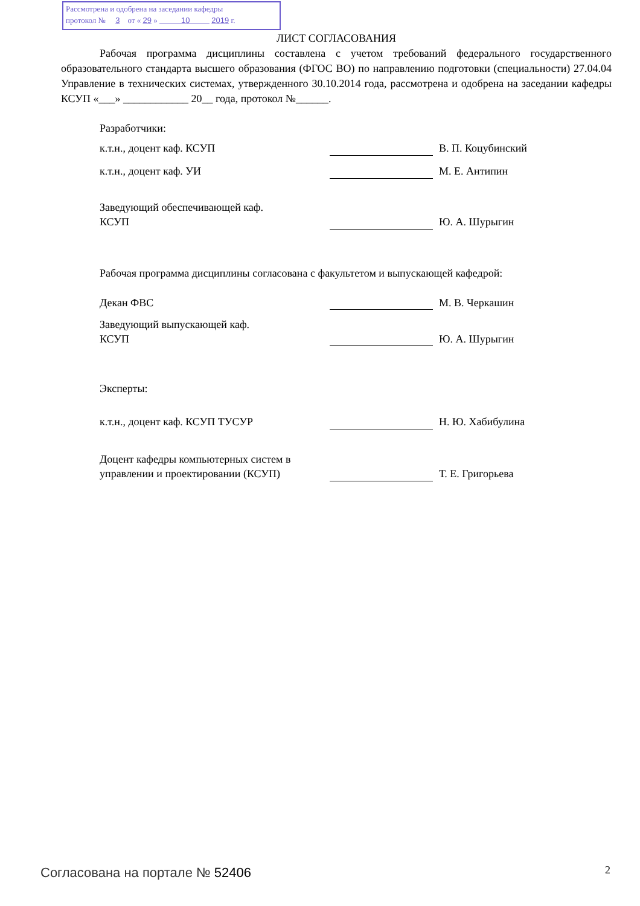Рассмотрена и одобрена на заседании кафедры
протокол № 3 от « 29 » 10 2019 г.
ЛИСТ СОГЛАСОВАНИЯ
Рабочая программа дисциплины составлена с учетом требований федерального государственного образовательного стандарта высшего образования (ФГОС ВО) по направлению подготовки (специальности) 27.04.04 Управление в технических системах, утвержденного 30.10.2014 года, рассмотрена и одобрена на заседании кафедры КСУП «___» ____________ 20__ года, протокол №______.
Разработчики:
| к.т.н., доцент каф. КСУП | | В. П. Коцубинский |
| к.т.н., доцент каф. УИ | | М. Е. Антипин |
| Заведующий обеспечивающей каф. КСУП | | Ю. А. Шурыгин |
Рабочая программа дисциплины согласована с факультетом и выпускающей кафедрой:
| Декан ФВС | | М. В. Черкашин |
| Заведующий выпускающей каф. КСУП | | Ю. А. Шурыгин |
Эксперты:
| к.т.н., доцент каф. КСУП ТУСУР | | Н. Ю. Хабибулина |
| Доцент кафедры компьютерных систем в управлении и проектировании (КСУП) | | Т. Е. Григорьева |
Согласована на портале № 52406 2